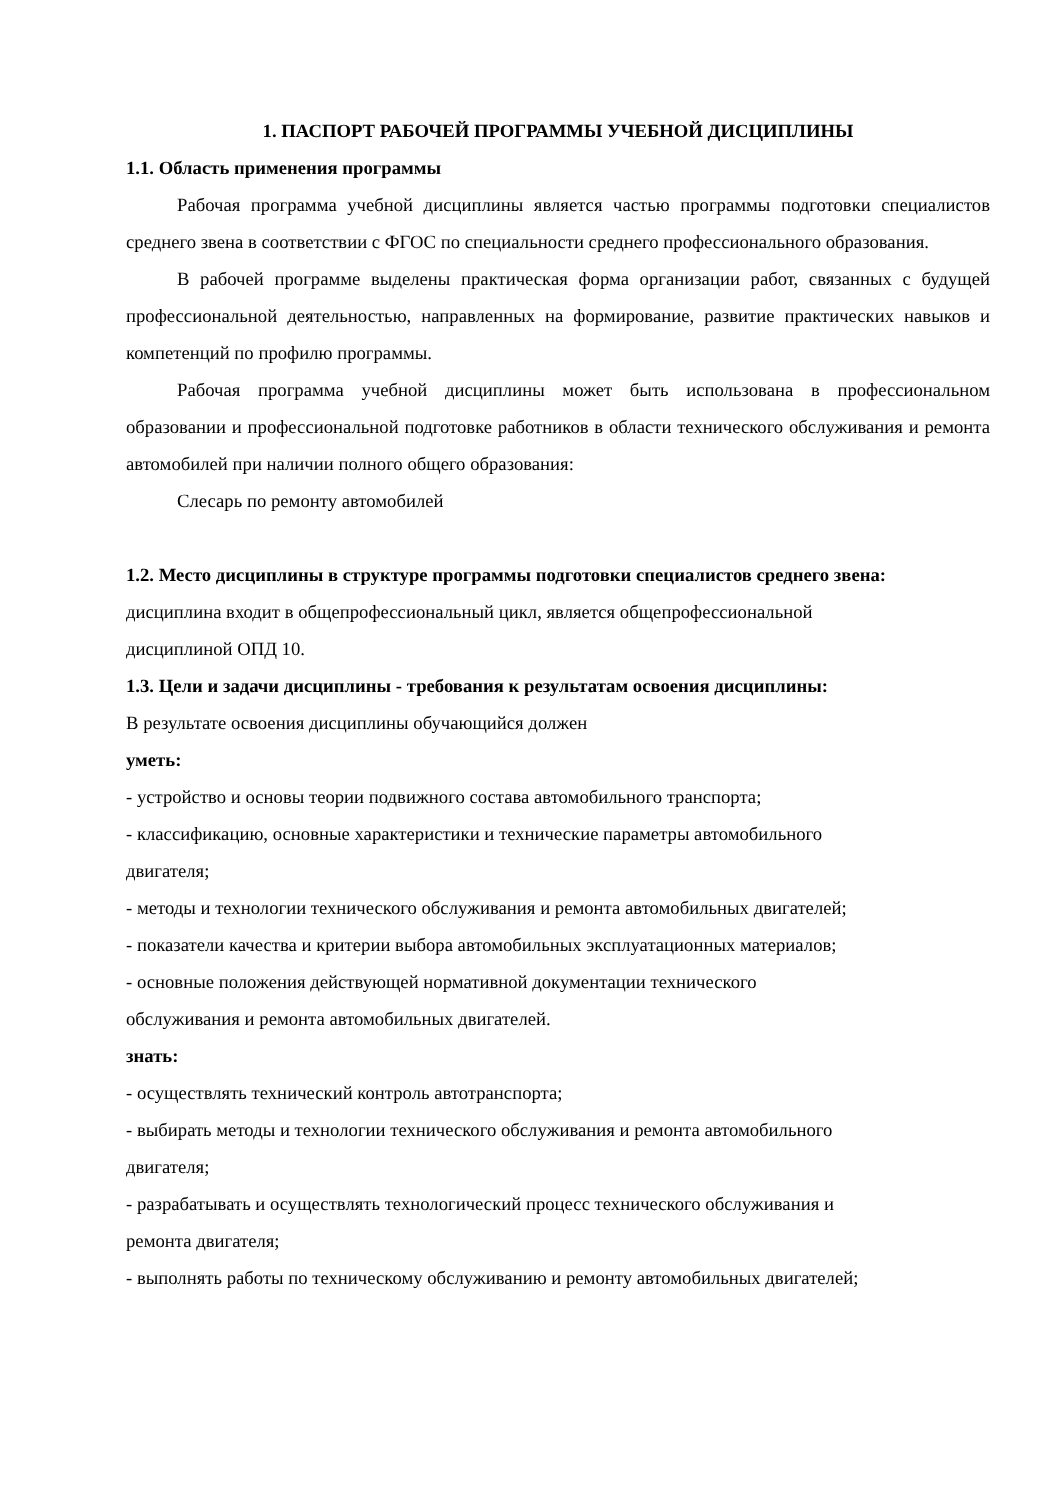1. ПАСПОРТ РАБОЧЕЙ ПРОГРАММЫ УЧЕБНОЙ ДИСЦИПЛИНЫ
1.1. Область применения программы
Рабочая программа учебной дисциплины является частью программы подготовки специалистов среднего звена в соответствии с ФГОС по специальности среднего профессионального образования.
В рабочей программе выделены практическая форма организации работ, связанных с будущей профессиональной деятельностью, направленных на формирование, развитие практических навыков и компетенций по профилю программы.
Рабочая программа учебной дисциплины может быть использована в профессиональном образовании и профессиональной подготовке работников в области технического обслуживания и ремонта автомобилей при наличии полного общего образования:
Слесарь по ремонту автомобилей
1.2. Место дисциплины в структуре программы подготовки специалистов среднего звена:
дисциплина входит в общепрофессиональный цикл, является общепрофессиональной
дисциплиной ОПД 10.
1.3. Цели и задачи дисциплины - требования к результатам освоения дисциплины:
В результате освоения дисциплины обучающийся должен
уметь:
- устройство и основы теории подвижного состава автомобильного транспорта;
- классификацию, основные характеристики и технические параметры автомобильного
двигателя;
- методы и технологии технического обслуживания и ремонта автомобильных двигателей;
- показатели качества и критерии выбора автомобильных эксплуатационных материалов;
- основные положения действующей нормативной документации технического
обслуживания и ремонта автомобильных двигателей.
знать:
- осуществлять технический контроль автотранспорта;
- выбирать методы и технологии технического обслуживания и ремонта автомобильного
двигателя;
- разрабатывать и осуществлять технологический процесс технического обслуживания и
ремонта двигателя;
- выполнять работы по техническому обслуживанию и ремонту автомобильных двигателей;